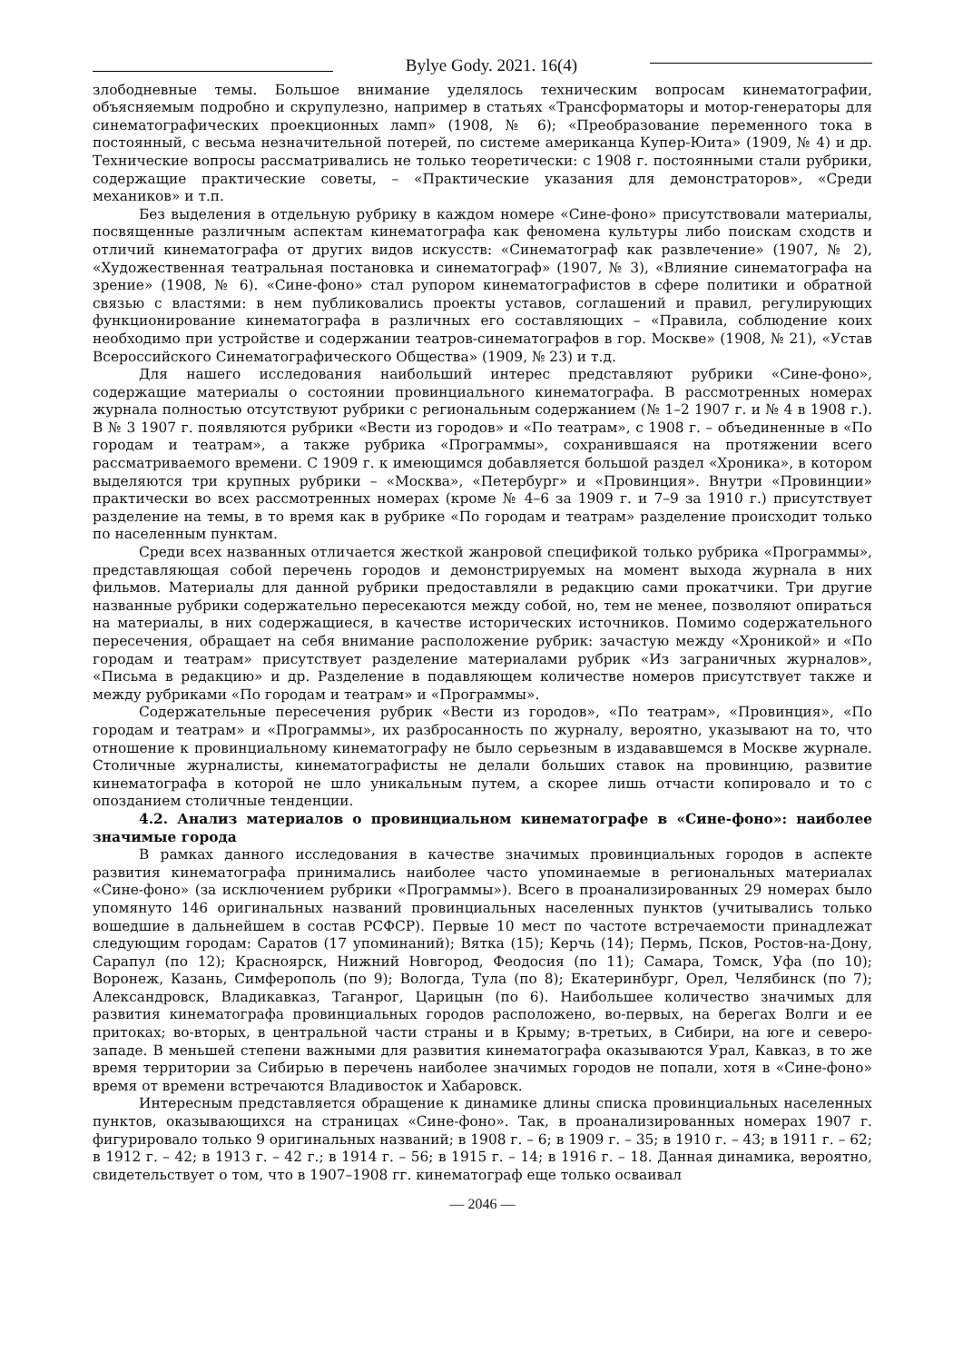Bylye Gody. 2021. 16(4)
злободневные темы. Большое внимание уделялось техническим вопросам кинематографии, объясняемым подробно и скрупулезно, например в статьях «Трансформаторы и мотор-генераторы для синематографических проекционных ламп» (1908, № 6); «Преобразование переменного тока в постоянный, с весьма незначительной потерей, по системе американца Купер-Юита» (1909, № 4) и др. Технические вопросы рассматривались не только теоретически: с 1908 г. постоянными стали рубрики, содержащие практические советы, – «Практические указания для демонстраторов», «Среди механиков» и т.п.
Без выделения в отдельную рубрику в каждом номере «Сине-фоно» присутствовали материалы, посвященные различным аспектам кинематографа как феномена культуры либо поискам сходств и отличий кинематографа от других видов искусств: «Синематограф как развлечение» (1907, № 2), «Художественная театральная постановка и синематограф» (1907, № 3), «Влияние синематографа на зрение» (1908, № 6). «Сине-фоно» стал рупором кинематографистов в сфере политики и обратной связью с властями: в нем публиковались проекты уставов, соглашений и правил, регулирующих функционирование кинематографа в различных его составляющих – «Правила, соблюдение коих необходимо при устройстве и содержании театров-синематографов в гор. Москве» (1908, № 21), «Устав Всероссийского Синематографического Общества» (1909, № 23) и т.д.
Для нашего исследования наибольший интерес представляют рубрики «Сине-фоно», содержащие материалы о состоянии провинциального кинематографа. В рассмотренных номерах журнала полностью отсутствуют рубрики с региональным содержанием (№ 1–2 1907 г. и № 4 в 1908 г.). В № 3 1907 г. появляются рубрики «Вести из городов» и «По театрам», с 1908 г. – объединенные в «По городам и театрам», а также рубрика «Программы», сохранившаяся на протяжении всего рассматриваемого времени. С 1909 г. к имеющимся добавляется большой раздел «Хроника», в котором выделяются три крупных рубрики – «Москва», «Петербург» и «Провинция». Внутри «Провинции» практически во всех рассмотренных номерах (кроме № 4–6 за 1909 г. и 7–9 за 1910 г.) присутствует разделение на темы, в то время как в рубрике «По городам и театрам» разделение происходит только по населенным пунктам.
Среди всех названных отличается жесткой жанровой спецификой только рубрика «Программы», представляющая собой перечень городов и демонстрируемых на момент выхода журнала в них фильмов. Материалы для данной рубрики предоставляли в редакцию сами прокатчики. Три другие названные рубрики содержательно пересекаются между собой, но, тем не менее, позволяют опираться на материалы, в них содержащиеся, в качестве исторических источников. Помимо содержательного пересечения, обращает на себя внимание расположение рубрик: зачастую между «Хроникой» и «По городам и театрам» присутствует разделение материалами рубрик «Из заграничных журналов», «Письма в редакцию» и др. Разделение в подавляющем количестве номеров присутствует также и между рубриками «По городам и театрам» и «Программы».
Содержательные пересечения рубрик «Вести из городов», «По театрам», «Провинция», «По городам и театрам» и «Программы», их разбросанность по журналу, вероятно, указывают на то, что отношение к провинциальному кинематографу не было серьезным в издававшемся в Москве журнале. Столичные журналисты, кинематографисты не делали больших ставок на провинцию, развитие кинематографа в которой не шло уникальным путем, а скорее лишь отчасти копировало и то с опозданием столичные тенденции.
4.2. Анализ материалов о провинциальном кинематографе в «Сине-фоно»: наиболее значимые города
В рамках данного исследования в качестве значимых провинциальных городов в аспекте развития кинематографа принимались наиболее часто упоминаемые в региональных материалах «Сине-фоно» (за исключением рубрики «Программы»). Всего в проанализированных 29 номерах было упомянуто 146 оригинальных названий провинциальных населенных пунктов (учитывались только вошедшие в дальнейшем в состав РСФСР). Первые 10 мест по частоте встречаемости принадлежат следующим городам: Саратов (17 упоминаний); Вятка (15); Керчь (14); Пермь, Псков, Ростов-на-Дону, Сарапул (по 12); Красноярск, Нижний Новгород, Феодосия (по 11); Самара, Томск, Уфа (по 10); Воронеж, Казань, Симферополь (по 9); Вологда, Тула (по 8); Екатеринбург, Орел, Челябинск (по 7); Александровск, Владикавказ, Таганрог, Царицын (по 6). Наибольшее количество значимых для развития кинематографа провинциальных городов расположено, во-первых, на берегах Волги и ее притоках; во-вторых, в центральной части страны и в Крыму; в-третьих, в Сибири, на юге и северо-западе. В меньшей степени важными для развития кинематографа оказываются Урал, Кавказ, в то же время территории за Сибирью в перечень наиболее значимых городов не попали, хотя в «Сине-фоно» время от времени встречаются Владивосток и Хабаровск.
Интересным представляется обращение к динамике длины списка провинциальных населенных пунктов, оказывающихся на страницах «Сине-фоно». Так, в проанализированных номерах 1907 г. фигурировало только 9 оригинальных названий; в 1908 г. – 6; в 1909 г. – 35; в 1910 г. – 43; в 1911 г. – 62; в 1912 г. – 42; в 1913 г. – 42 г.; в 1914 г. – 56; в 1915 г. – 14; в 1916 г. – 18. Данная динамика, вероятно, свидетельствует о том, что в 1907–1908 гг. кинематограф еще только осваивал
— 2046 —